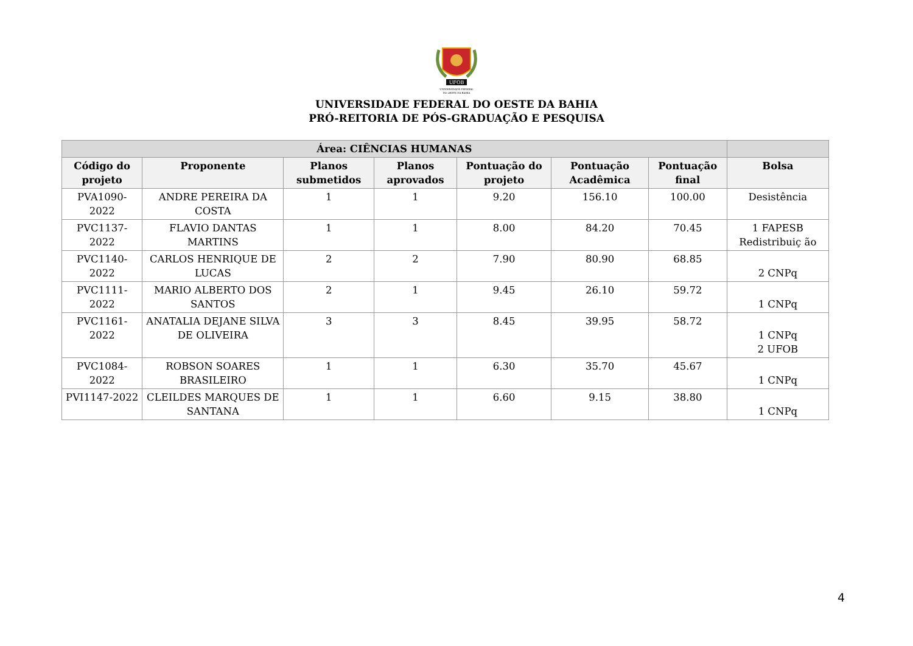UFOB
UNIVERSIDADE FEDERAL
DO OESTE DA BAHIA
UNIVERSIDADE FEDERAL DO OESTE DA BAHIA
PRÓ-REITORIA DE PÓS-GRADUAÇÃO E PESQUISA
| Área: CIÊNCIAS HUMANAS | | | | | | | |
| --- | --- | --- | --- | --- | --- | --- | --- |
| Código do projeto | Proponente | Planos submetidos | Planos aprovados | Pontuação do projeto | Pontuação Acadêmica | Pontuação final | Bolsa |
| PVA1090-2022 | ANDRE PEREIRA DA COSTA | 1 | 1 | 9.20 | 156.10 | 100.00 | Desistência |
| PVC1137-2022 | FLAVIO DANTAS MARTINS | 1 | 1 | 8.00 | 84.20 | 70.45 | 1 FAPESB Redistribuiç ão |
| PVC1140-2022 | CARLOS HENRIQUE DE LUCAS | 2 | 2 | 7.90 | 80.90 | 68.85 | 2 CNPq |
| PVC1111-2022 | MARIO ALBERTO DOS SANTOS | 2 | 1 | 9.45 | 26.10 | 59.72 | 1 CNPq |
| PVC1161-2022 | ANATALIA DEJANE SILVA DE OLIVEIRA | 3 | 3 | 8.45 | 39.95 | 58.72 | 1 CNPq 2 UFOB |
| PVC1084-2022 | ROBSON SOARES BRASILEIRO | 1 | 1 | 6.30 | 35.70 | 45.67 | 1 CNPq |
| PVI1147-2022 | CLEILDES MARQUES DE SANTANA | 1 | 1 | 6.60 | 9.15 | 38.80 | 1 CNPq |
4